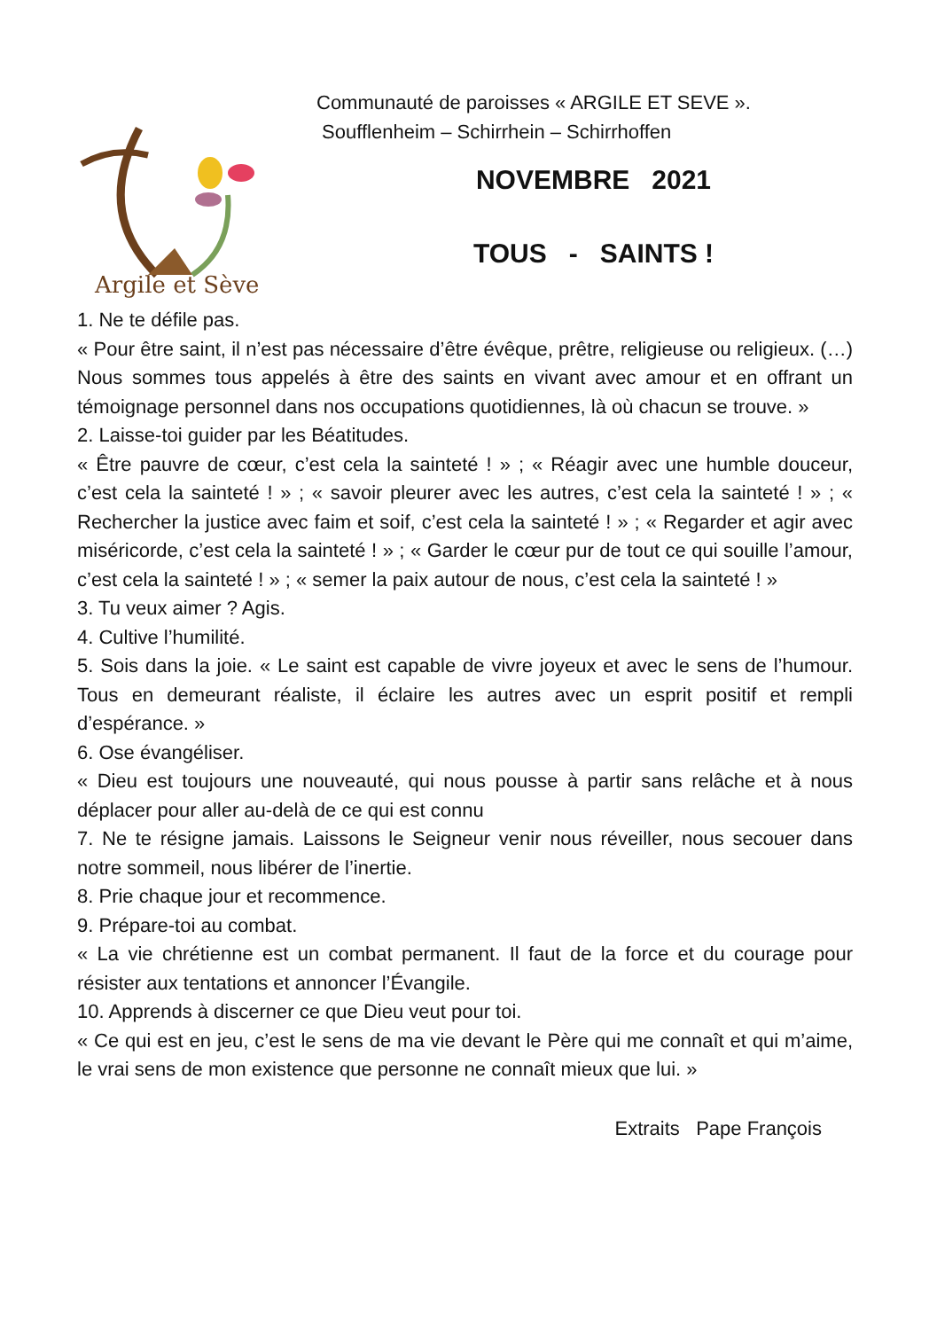Argile et Sève
Communauté de paroisses « ARGILE ET SEVE ».
Soufflenheim – Schirrhein – Schirrhoffen
NOVEMBRE 2021
TOUS - SAINTS !
1. Ne te défile pas.
« Pour être saint, il n’est pas nécessaire d’être évêque, prêtre, religieuse ou religieux. (…) Nous sommes tous appelés à être des saints en vivant avec amour et en offrant un témoignage personnel dans nos occupations quotidiennes, là où chacun se trouve. »
2. Laisse-toi guider par les Béatitudes.
« Être pauvre de cœur, c’est cela la sainteté ! » ; « Réagir avec une humble douceur, c’est cela la sainteté ! » ; « savoir pleurer avec les autres, c’est cela la sainteté ! » ; « Rechercher la justice avec faim et soif, c’est cela la sainteté ! » ; « Regarder et agir avec miséricorde, c’est cela la sainteté ! » ; « Garder le cœur pur de tout ce qui souille l’amour, c’est cela la sainteté ! » ; « semer la paix autour de nous, c’est cela la sainteté ! »
3. Tu veux aimer ? Agis.
4. Cultive l’humilité.
5. Sois dans la joie. « Le saint est capable de vivre joyeux et avec le sens de l’humour. Tous en demeurant réaliste, il éclaire les autres avec un esprit positif et rempli d’espérance. »
6. Ose évangéliser.
« Dieu est toujours une nouveauté, qui nous pousse à partir sans relâche et à nous déplacer pour aller au-delà de ce qui est connu
7. Ne te résigne jamais. Laissons le Seigneur venir nous réveiller, nous secouer dans notre sommeil, nous libérer de l’inertie.
8. Prie chaque jour et recommence.
9. Prépare-toi au combat.
« La vie chrétienne est un combat permanent. Il faut de la force et du courage pour résister aux tentations et annoncer l’Évangile.
10. Apprends à discerner ce que Dieu veut pour toi.
« Ce qui est en jeu, c’est le sens de ma vie devant le Père qui me connaît et qui m’aime, le vrai sens de mon existence que personne ne connaît mieux que lui. »
Extraits Pape François